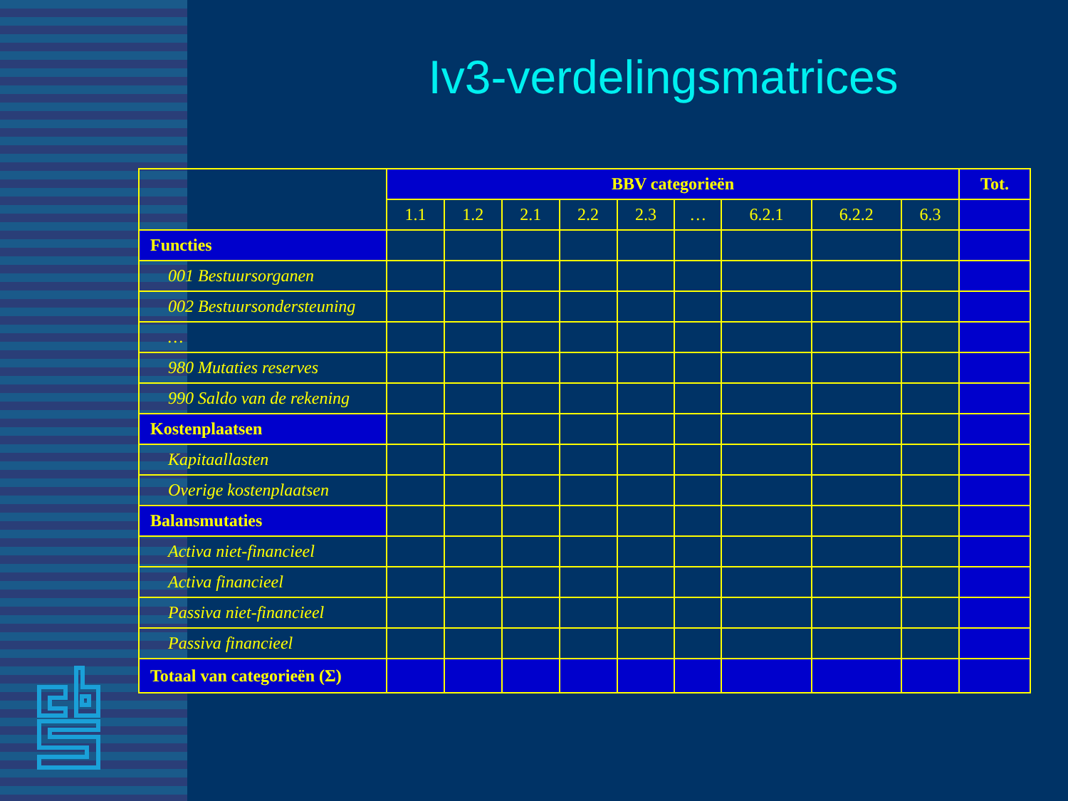Iv3-verdelingsmatrices
| | BBV categorieën | | | | | | | | | Tot. |
| --- | --- | --- | --- | --- | --- | --- | --- | --- | --- | --- |
| | 1.1 | 1.2 | 2.1 | 2.2 | 2.3 | … | 6.2.1 | 6.2.2 | 6.3 | |
| Functies | | | | | | | | | | |
| 001 Bestuursorganen | | | | | | | | | | |
| 002 Bestuursondersteuning | | | | | | | | | | |
| … | | | | | | | | | | |
| 980 Mutaties reserves | | | | | | | | | | |
| 990 Saldo van de rekening | | | | | | | | | | |
| Kostenplaatsen | | | | | | | | | | |
| Kapitaallasten | | | | | | | | | | |
| Overige kostenplaatsen | | | | | | | | | | |
| Balansmutaties | | | | | | | | | | |
| Activa niet-financieel | | | | | | | | | | |
| Activa financieel | | | | | | | | | | |
| Passiva niet-financieel | | | | | | | | | | |
| Passiva financieel | | | | | | | | | | |
| Totaal van categorieën (Σ) | | | | | | | | | | |